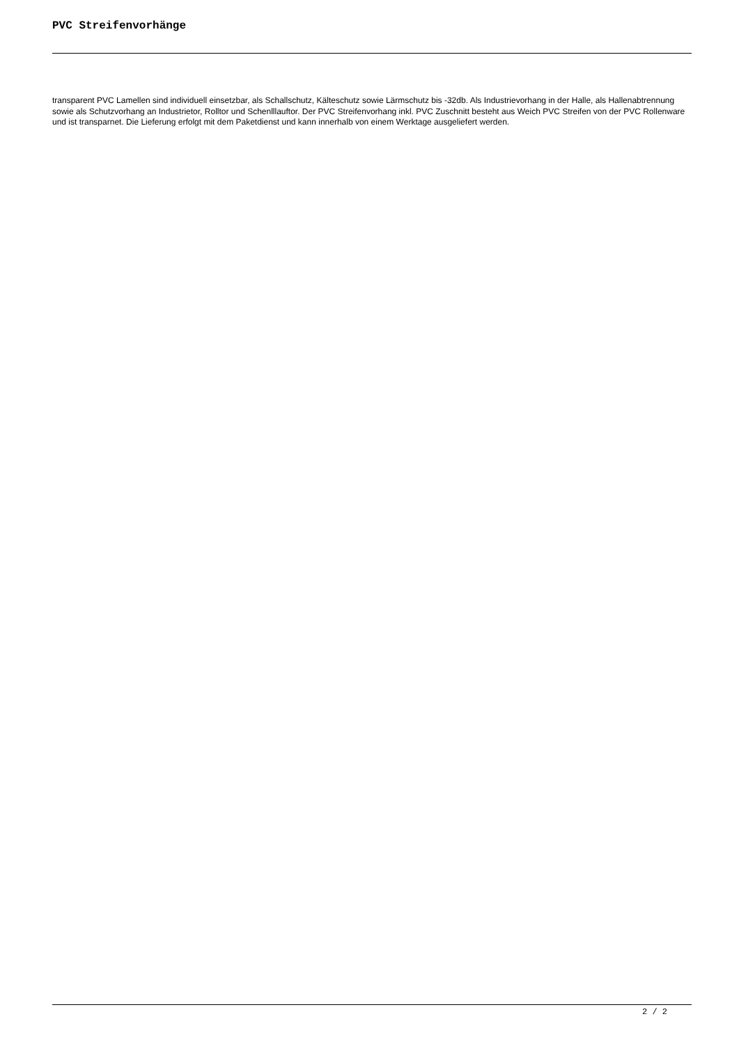PVC Streifenvorhänge
transparent PVC Lamellen sind individuell einsetzbar, als Schallschutz, Kälteschutz sowie Lärmschutz bis -32db. Als Industrievorhang in der Halle, als Hallenabtrennung sowie als Schutzvorhang an Industrietor, Rolltor und Schenlllauftor. Der PVC Streifenvorhang inkl. PVC Zuschnitt besteht aus Weich PVC Streifen von der PVC Rollenware und ist transparnet. Die Lieferung erfolgt mit dem Paketdienst und kann innerhalb von einem Werktage ausgeliefert werden.
2 / 2